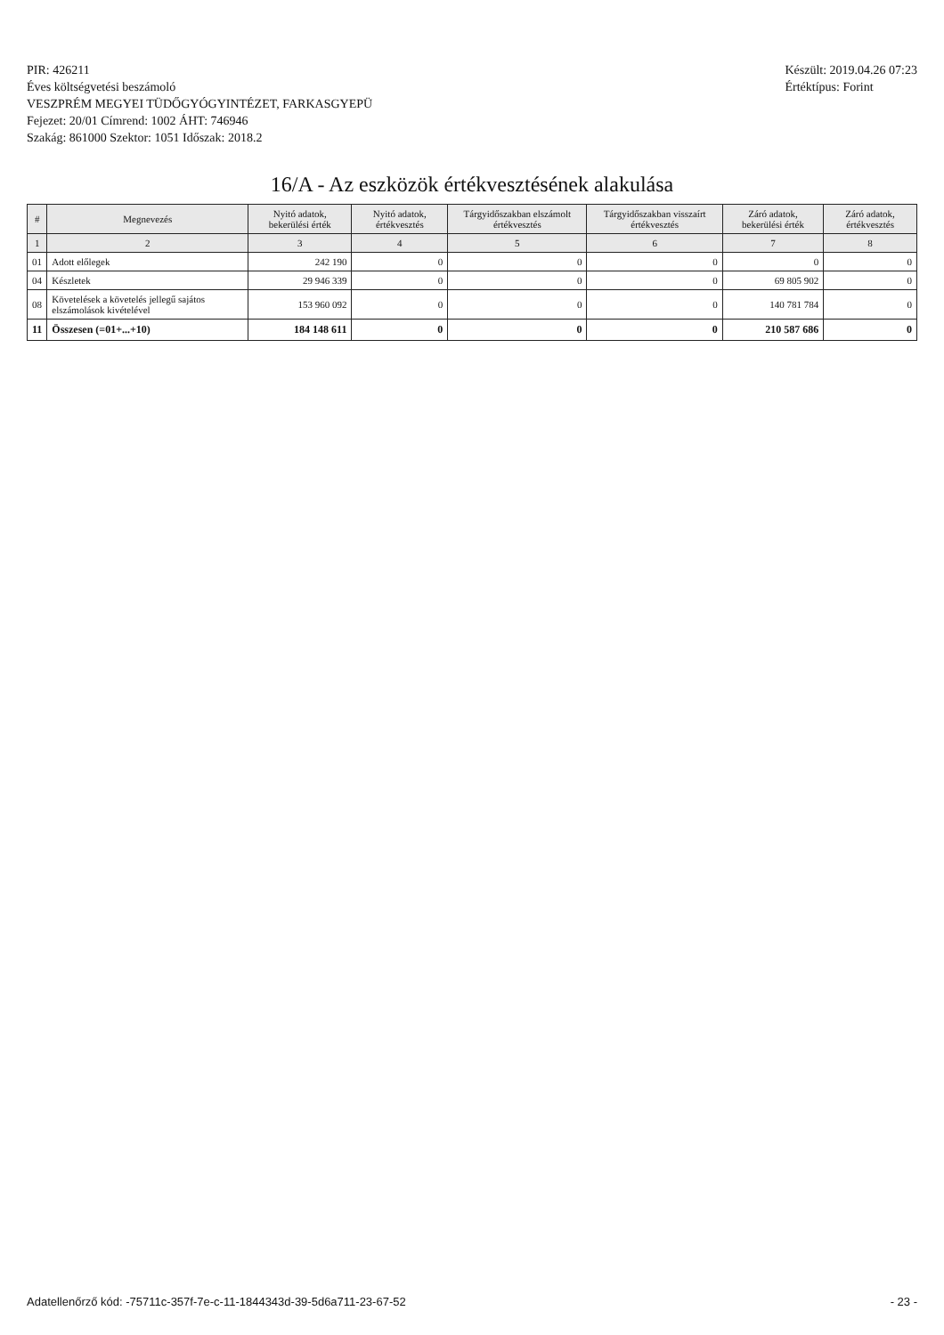PIR: 426211
Éves költségvetési beszámoló
VESZPRÉM MEGYEI TÜDŐGYÓGYINTÉZET, FARKASGYEPÜ
Fejezet: 20/01 Címrend: 1002 ÁHT: 746946
Szakág: 861000 Szektor: 1051 Időszak: 2018.2
Készült: 2019.04.26 07:23
Értéktípus: Forint
16/A - Az eszközök értékvesztésének alakulása
| # | Megnevezés | Nyitó adatok, bekerülési érték | Nyitó adatok, értékvesztés | Tárgyidőszakban elszámolt értékvesztés | Tárgyidőszakban visszaírt értékvesztés | Záró adatok, bekerülési érték | Záró adatok, értékvesztés |
| --- | --- | --- | --- | --- | --- | --- | --- |
| 1 | 2 | 3 | 4 | 5 | 6 | 7 | 8 |
| 01 | Adott előlegek | 242 190 | 0 | 0 | 0 | 0 | 0 |
| 04 | Készletek | 29 946 339 | 0 | 0 | 0 | 69 805 902 | 0 |
| 08 | Követelések a követelés jellegű sajátos elszámolások kivételével | 153 960 092 | 0 | 0 | 0 | 140 781 784 | 0 |
| 11 | Összesen (=01+...+10) | 184 148 611 | 0 | 0 | 0 | 210 587 686 | 0 |
Adatellenőrző kód: -75711c-357f-7e-c-11-1844343d-39-5d6a711-23-67-52 - 23 -